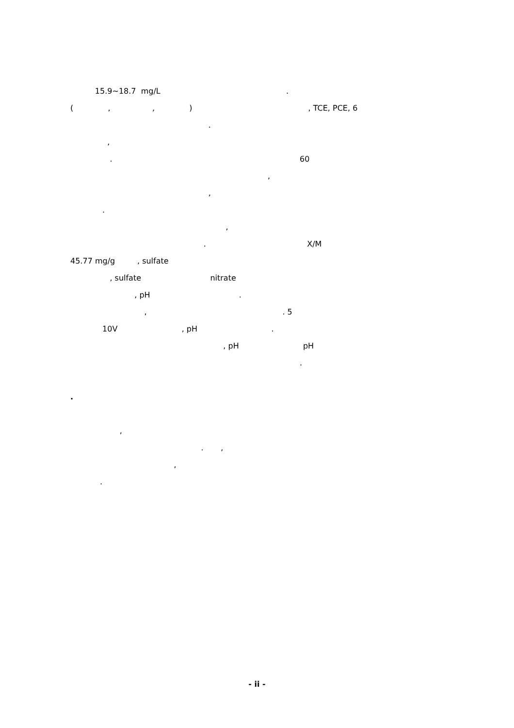15.9~18.7 mg/L .
( , , ) , TCE, PCE, 6
.
,
. 60
,
,
.
,
. X/M
45.77 mg/g , sulfate
, sulfate nitrate
, pH .
, . 5
10V , pH .
, pH pH
.
.
,
. ,
,
.
- ii -